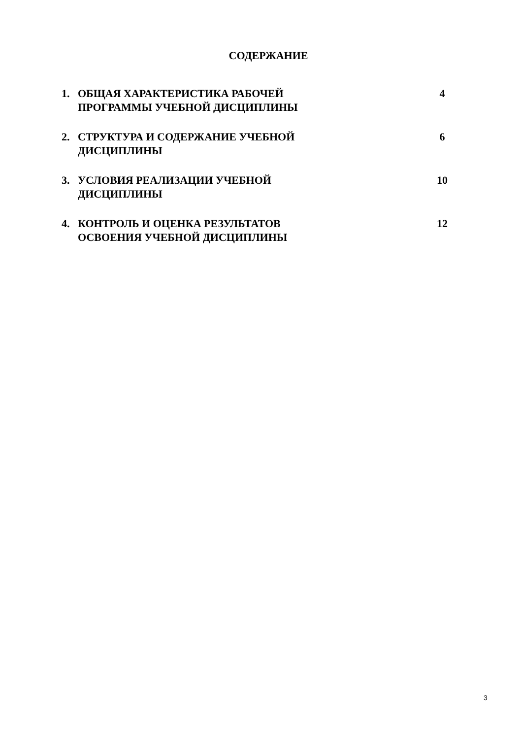СОДЕРЖАНИЕ
| 1. | ОБЩАЯ ХАРАКТЕРИСТИКА РАБОЧЕЙ ПРОГРАММЫ УЧЕБНОЙ ДИСЦИПЛИНЫ | 4 |
| 2. | СТРУКТУРА И СОДЕРЖАНИЕ УЧЕБНОЙ ДИСЦИПЛИНЫ | 6 |
| 3. | УСЛОВИЯ РЕАЛИЗАЦИИ УЧЕБНОЙ ДИСЦИПЛИНЫ | 10 |
| 4. | КОНТРОЛЬ И ОЦЕНКА РЕЗУЛЬТАТОВ ОСВОЕНИЯ УЧЕБНОЙ ДИСЦИПЛИНЫ | 12 |
3